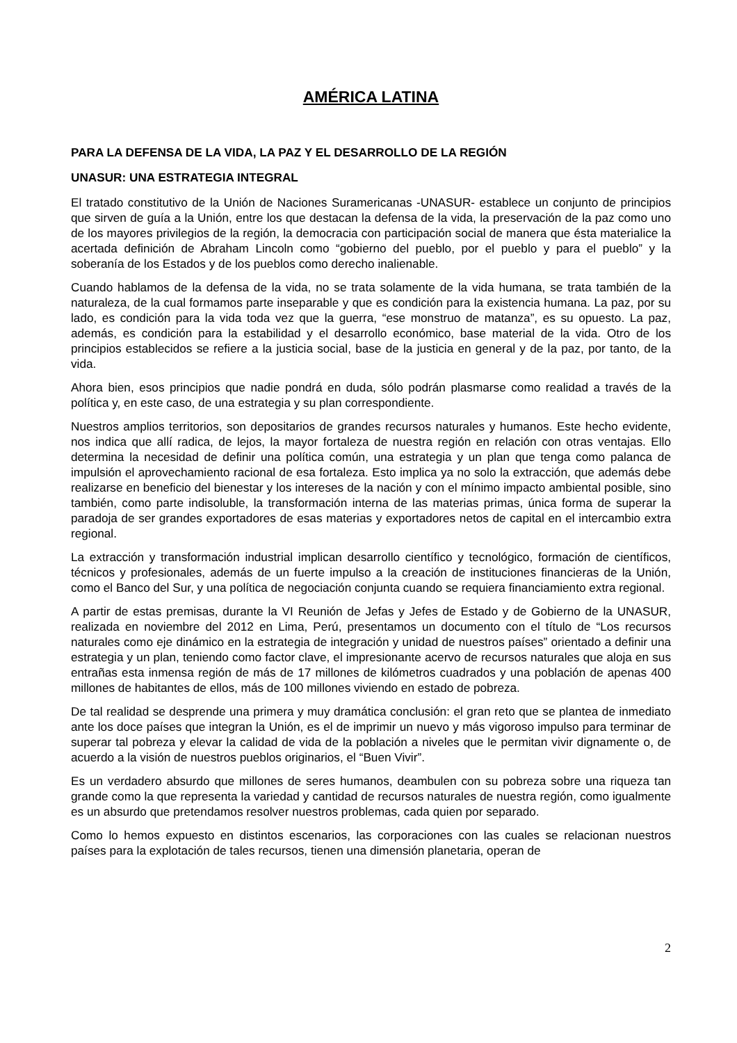AMÉRICA LATINA
PARA LA DEFENSA DE LA VIDA, LA PAZ Y EL DESARROLLO DE LA REGIÓN
UNASUR: UNA ESTRATEGIA INTEGRAL
El tratado constitutivo de la Unión de Naciones Suramericanas -UNASUR- establece un conjunto de principios que sirven de guía a la Unión, entre los que destacan la defensa de la vida, la preservación de la paz como uno de los mayores privilegios de la región, la democracia con participación social de manera que ésta materialice la acertada definición de Abraham Lincoln como “gobierno del pueblo, por el pueblo y para el pueblo” y la soberanía de los Estados y de los pueblos como derecho inalienable.
Cuando hablamos de la defensa de la vida, no se trata solamente de la vida humana, se trata también de la naturaleza, de la cual formamos parte inseparable y que es condición para la existencia humana. La paz, por su lado, es condición para la vida toda vez que la guerra, “ese monstruo de matanza”, es su opuesto. La paz, además, es condición para la estabilidad y el desarrollo económico, base material de la vida. Otro de los principios establecidos se refiere a la justicia social, base de la justicia en general y de la paz, por tanto, de la vida.
Ahora bien, esos principios que nadie pondrá en duda, sólo podrán plasmarse como realidad a través de la política y, en este caso, de una estrategia y su plan correspondiente.
Nuestros amplios territorios, son depositarios de grandes recursos naturales y humanos. Este hecho evidente, nos indica que allí radica, de lejos, la mayor fortaleza de nuestra región en relación con otras ventajas. Ello determina la necesidad de definir una política común, una estrategia y un plan que tenga como palanca de impulsión el aprovechamiento racional de esa fortaleza. Esto implica ya no solo la extracción, que además debe realizarse en beneficio del bienestar y los intereses de la nación y con el mínimo impacto ambiental posible, sino también, como parte indisoluble, la transformación interna de las materias primas, única forma de superar la paradoja de ser grandes exportadores de esas materias y exportadores netos de capital en el intercambio extra regional.
La extracción y transformación industrial implican desarrollo científico y tecnológico, formación de científicos, técnicos y profesionales, además de un fuerte impulso a la creación de instituciones financieras de la Unión, como el Banco del Sur, y una política de negociación conjunta cuando se requiera financiamiento extra regional.
A partir de estas premisas, durante la VI Reunión de Jefas y Jefes de Estado y de Gobierno de la UNASUR, realizada en noviembre del 2012 en Lima, Perú, presentamos un documento con el título de “Los recursos naturales como eje dinámico en la estrategia de integración y unidad de nuestros países” orientado a definir una estrategia y un plan, teniendo como factor clave, el impresionante acervo de recursos naturales que aloja en sus entrañas esta inmensa región de más de 17 millones de kilómetros cuadrados y una población de apenas 400 millones de habitantes de ellos, más de 100 millones viviendo en estado de pobreza.
De tal realidad se desprende una primera y muy dramática conclusión: el gran reto que se plantea de inmediato ante los doce países que integran la Unión, es el de imprimir un nuevo y más vigoroso impulso para terminar de superar tal pobreza y elevar la calidad de vida de la población a niveles que le permitan vivir dignamente o, de acuerdo a la visión de nuestros pueblos originarios, el “Buen Vivir”.
Es un verdadero absurdo que millones de seres humanos, deambulen con su pobreza sobre una riqueza tan grande como la que representa la variedad y cantidad de recursos naturales de nuestra región, como igualmente es un absurdo que pretendamos resolver nuestros problemas, cada quien por separado.
Como lo hemos expuesto en distintos escenarios, las corporaciones con las cuales se relacionan nuestros países para la explotación de tales recursos, tienen una dimensión planetaria, operan de
2